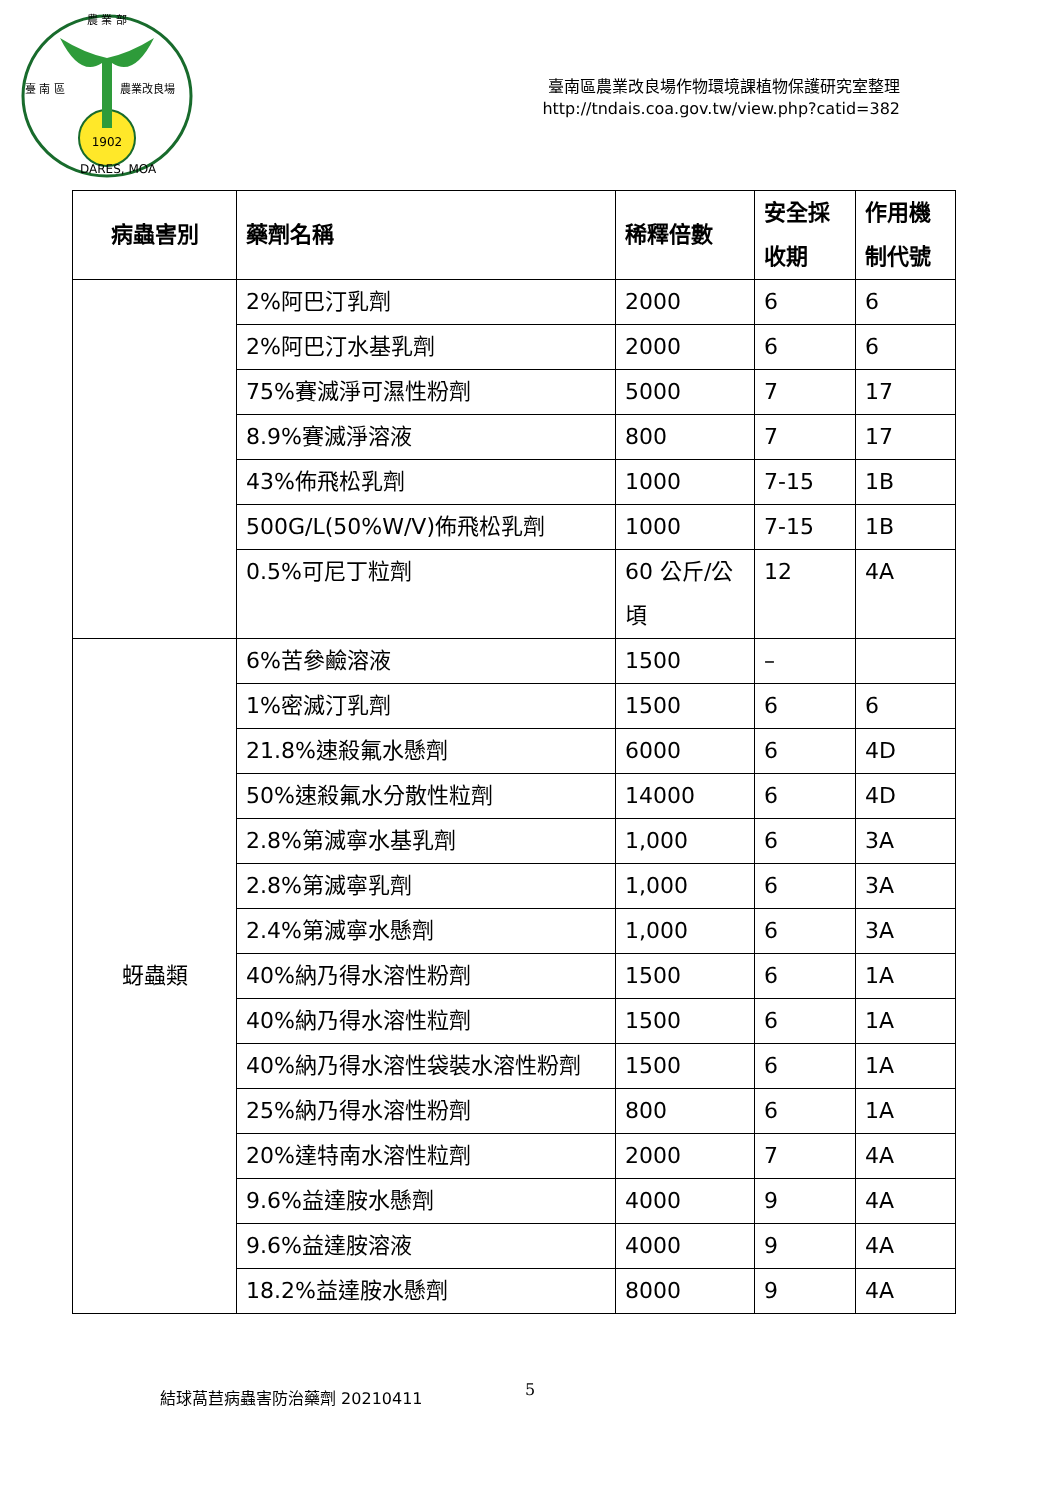農 業 部
臺 南 區
農業改良場
1902
DARES, MOA
臺南區農業改良場作物環境課植物保護研究室整理
http://tndais.coa.gov.tw/view.php?catid=382
| 病蟲害別 | 藥劑名稱 | 稀釋倍數 | 安全採收期 | 作用機制代號 |
| --- | --- | --- | --- | --- |
| | 2%阿巴汀乳劑 | 2000 | 6 | 6 |
| | 2%阿巴汀水基乳劑 | 2000 | 6 | 6 |
| | 75%賽滅淨可濕性粉劑 | 5000 | 7 | 17 |
| | 8.9%賽滅淨溶液 | 800 | 7 | 17 |
| | 43%佈飛松乳劑 | 1000 | 7-15 | 1B |
| | 500G/L(50%W/V)佈飛松乳劑 | 1000 | 7-15 | 1B |
| | 0.5%可尼丁粒劑 | 60 公斤/公頃 | 12 | 4A |
| 蚜蟲類 | 6%苦參鹼溶液 | 1500 | – | |
| | 1%密滅汀乳劑 | 1500 | 6 | 6 |
| | 21.8%速殺氟水懸劑 | 6000 | 6 | 4D |
| | 50%速殺氟水分散性粒劑 | 14000 | 6 | 4D |
| | 2.8%第滅寧水基乳劑 | 1,000 | 6 | 3A |
| | 2.8%第滅寧乳劑 | 1,000 | 6 | 3A |
| | 2.4%第滅寧水懸劑 | 1,000 | 6 | 3A |
| | 40%納乃得水溶性粉劑 | 1500 | 6 | 1A |
| | 40%納乃得水溶性粒劑 | 1500 | 6 | 1A |
| | 40%納乃得水溶性袋裝水溶性粉劑 | 1500 | 6 | 1A |
| | 25%納乃得水溶性粉劑 | 800 | 6 | 1A |
| | 20%達特南水溶性粒劑 | 2000 | 7 | 4A |
| | 9.6%益達胺水懸劑 | 4000 | 9 | 4A |
| | 9.6%益達胺溶液 | 4000 | 9 | 4A |
| | 18.2%益達胺水懸劑 | 8000 | 9 | 4A |
結球萵苣病蟲害防治藥劑 20210411 5